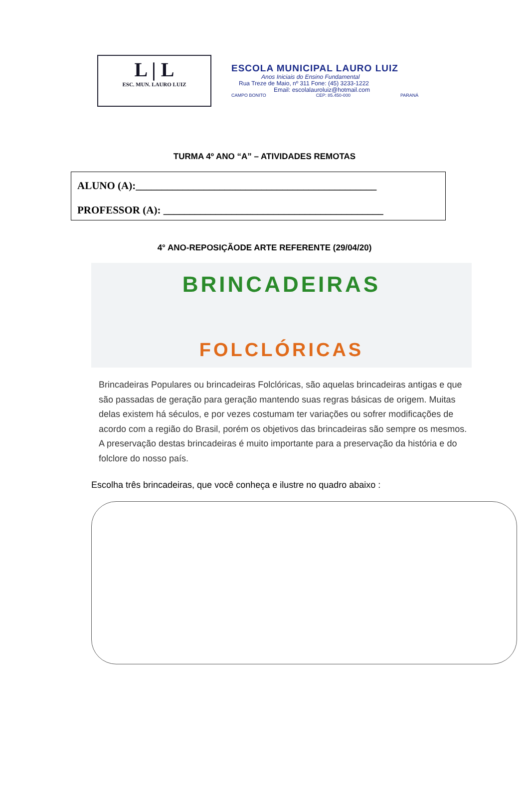L | L
ESC. MUN. LAURO LUIZ
ESCOLA MUNICIPAL LAURO LUIZ
Anos Iniciais do Ensino Fundamental
Rua Treze de Maio, nº 311 Fone: (45) 3233-1222
Email: escolalauroluiz@hotmail.com
CAMPO BONITO CEP: 85.450-000 PARANÁ
TURMA 4º ANO “A” – ATIVIDADES REMOTAS
ALUNO (A):______________________________________________
PROFESSOR (A): __________________________________________
4° ANO-REPOSIÇÃODE ARTE REFERENTE (29/04/20)
BRINCADEIRAS
FOLCLÓRICAS
Brincadeiras Populares ou brincadeiras Folclóricas, são aquelas brincadeiras antigas e que são passadas de geração para geração mantendo suas regras básicas de origem. Muitas delas existem há séculos, e por vezes costumam ter variações ou sofrer modificações de acordo com a região do Brasil, porém os objetivos das brincadeiras são sempre os mesmos. A preservação destas brincadeiras é muito importante para a preservação da história e do folclore do nosso país.
Escolha três brincadeiras, que você conheça e ilustre no quadro abaixo :